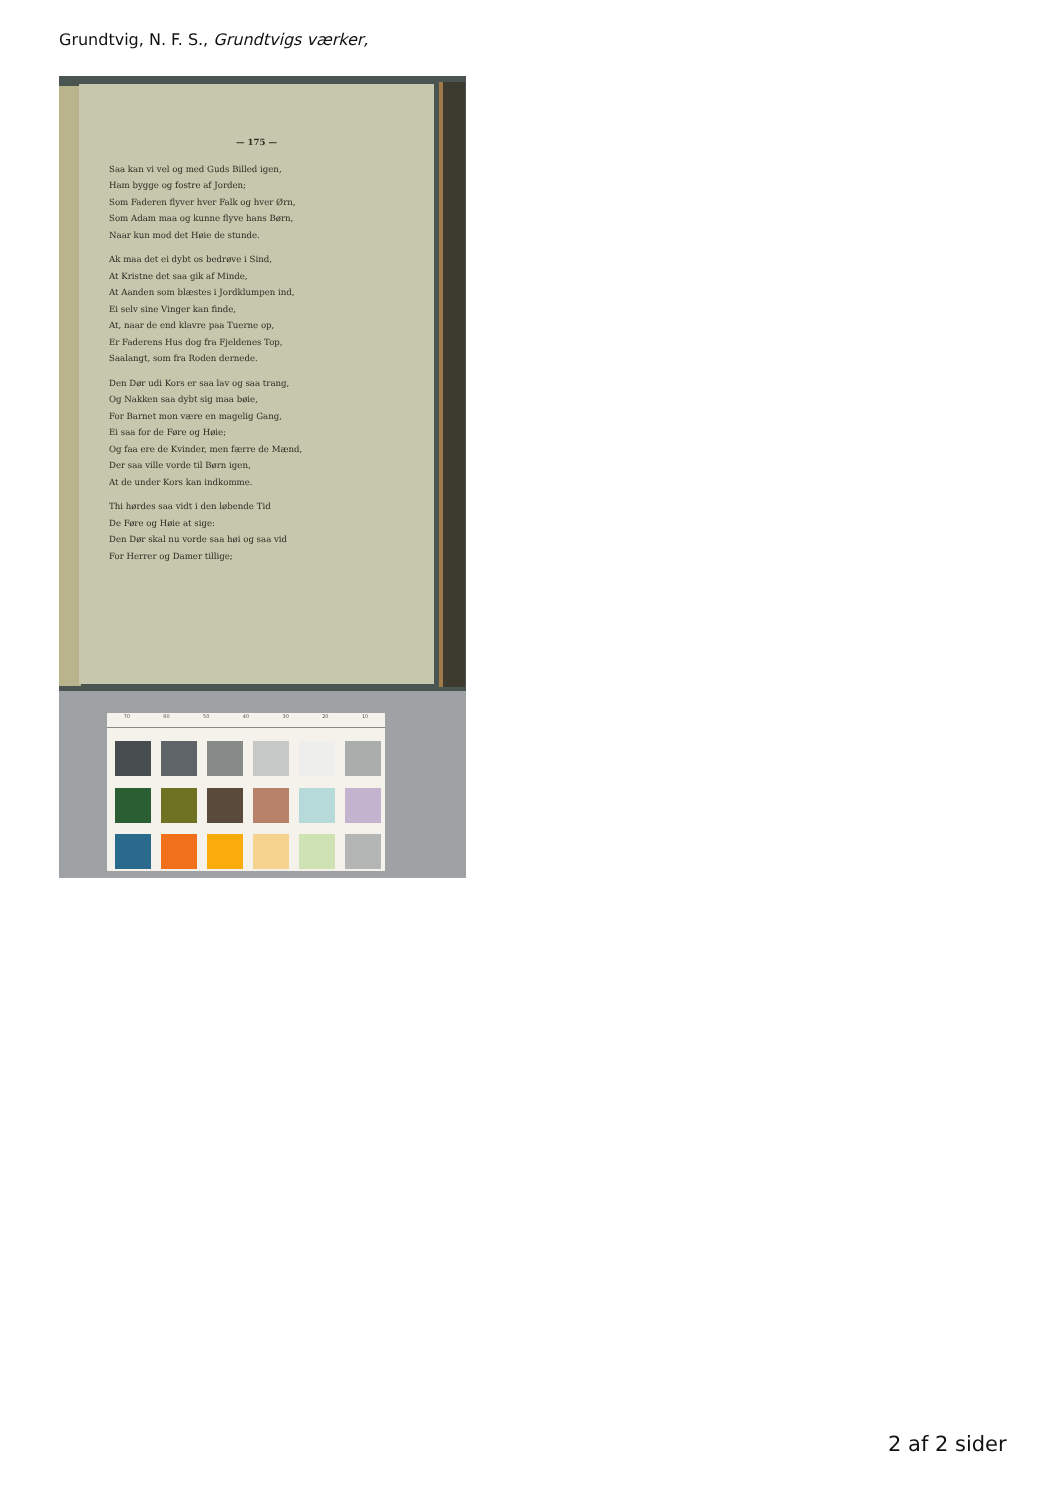Grundtvig, N. F. S., Grundtvigs værker,
— 175 —
Saa kan vi vel og med Guds Billed igen,
Ham bygge og fostre af Jorden;
Som Faderen flyver hver Falk og hver Ørn,
Som Adam maa og kunne flyve hans Børn,
Naar kun mod det Høie de stunde.
Ak maa det ei dybt os bedrøve i Sind,
At Kristne det saa gik af Minde,
At Aanden som blæstes i Jordklumpen ind,
Ei selv sine Vinger kan finde,
At, naar de end klavre paa Tuerne op,
Er Faderens Hus dog fra Fjeldenes Top,
Saalangt, som fra Roden dernede.
Den Dør udi Kors er saa lav og saa trang,
Og Nakken saa dybt sig maa bøie,
For Barnet mon være en magelig Gang,
Ei saa for de Føre og Høie;
Og faa ere de Kvinder, men færre de Mænd,
Der saa ville vorde til Børn igen,
At de under Kors kan indkomme.
Thi hørdes saa vidt i den løbende Tid
De Føre og Høie at sige:
Den Dør skal nu vorde saa høi og saa vid
For Herrer og Damer tillige;
70 60 50 40 30 20 10
2 af 2 sider